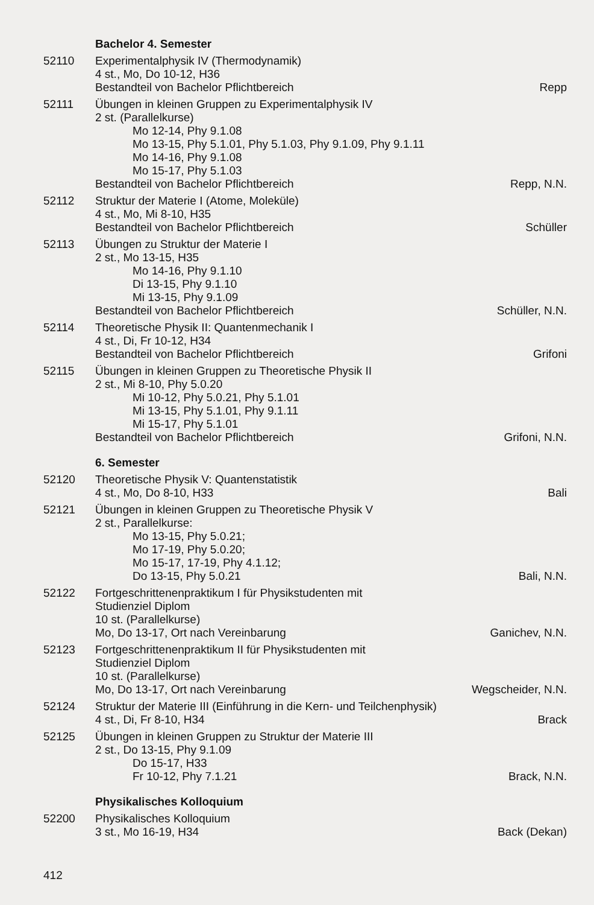Bachelor 4. Semester
52110 Experimentalphysik IV (Thermodynamik)
4 st., Mo, Do 10-12, H36
Bestandteil von Bachelor Pflichtbereich Repp
52111 Übungen in kleinen Gruppen zu Experimentalphysik IV
2 st. (Parallelkurse)
Mo 12-14, Phy 9.1.08
Mo 13-15, Phy 5.1.01, Phy 5.1.03, Phy 9.1.09, Phy 9.1.11
Mo 14-16, Phy 9.1.08
Mo 15-17, Phy 5.1.03
Bestandteil von Bachelor Pflichtbereich Repp, N.N.
52112 Struktur der Materie I (Atome, Moleküle)
4 st., Mo, Mi 8-10, H35
Bestandteil von Bachelor Pflichtbereich Schüller
52113 Übungen zu Struktur der Materie I
2 st., Mo 13-15, H35
Mo 14-16, Phy 9.1.10
Di 13-15, Phy 9.1.10
Mi 13-15, Phy 9.1.09
Bestandteil von Bachelor Pflichtbereich Schüller, N.N.
52114 Theoretische Physik II: Quantenmechanik I
4 st., Di, Fr 10-12, H34
Bestandteil von Bachelor Pflichtbereich Grifoni
52115 Übungen in kleinen Gruppen zu Theoretische Physik II
2 st., Mi 8-10, Phy 5.0.20
Mi 10-12, Phy 5.0.21, Phy 5.1.01
Mi 13-15, Phy 5.1.01, Phy 9.1.11
Mi 15-17, Phy 5.1.01
Bestandteil von Bachelor Pflichtbereich Grifoni, N.N.
6. Semester
52120 Theoretische Physik V: Quantenstatistik
4 st., Mo, Do 8-10, H33 Bali
52121 Übungen in kleinen Gruppen zu Theoretische Physik V
2 st., Parallelkurse:
Mo 13-15, Phy 5.0.21;
Mo 17-19, Phy 5.0.20;
Mo 15-17, 17-19, Phy 4.1.12;
Do 13-15, Phy 5.0.21 Bali, N.N.
52122 Fortgeschrittenenpraktikum I für Physikstudenten mit
Studienziel Diplom
10 st. (Parallelkurse)
Mo, Do 13-17, Ort nach Vereinbarung Ganichev, N.N.
52123 Fortgeschrittenenpraktikum II für Physikstudenten mit
Studienziel Diplom
10 st. (Parallelkurse)
Mo, Do 13-17, Ort nach Vereinbarung Wegscheider, N.N.
52124 Struktur der Materie III (Einführung in die Kern- und Teilchenphysik)
4 st., Di, Fr 8-10, H34 Brack
52125 Übungen in kleinen Gruppen zu Struktur der Materie III
2 st., Do 13-15, Phy 9.1.09
Do 15-17, H33
Fr 10-12, Phy 7.1.21 Brack, N.N.
Physikalisches Kolloquium
52200 Physikalisches Kolloquium
3 st., Mo 16-19, H34 Back (Dekan)
412